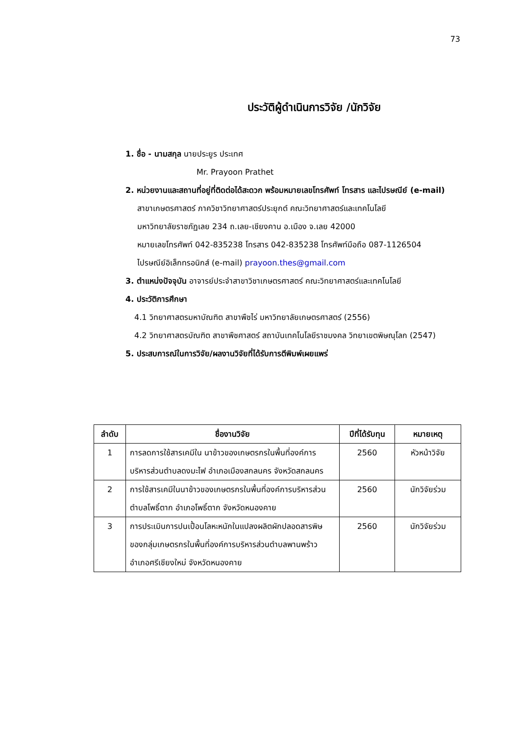73
ประวัติผู้ดำเนินการวิจัย /นักวิจัย
1. ชื่อ - นามสกุล นายประยูร ประเทศ
Mr. Prayoon Prathet
2. หน่วยงานและสถานที่อยู่ที่ติดต่อได้สะดวก พร้อมหมายเลขโทรศัพท์ โทรสาร และไปรษณีย์ (e-mail)
สาขาเกษตรศาสตร์ ภาควิชาวิทยาศาสตร์ประยุกต์ คณะวิทยาศาสตร์และเทคโนโลยี
มหาวิทยาลัยราชภัฏเลย 234 ถ.เลย-เชียงคาน อ.เมือง จ.เลย 42000
หมายเลขโทรศัพท์ 042-835238 โทรสาร 042-835238 โทรศัพท์มือถือ 087-1126504
ไปรษณีย์อิเล็กทรอนิกส์ (e-mail) prayoon.thes@gmail.com
3. ตำแหน่งปัจจุบัน อาจารย์ประจำสาขาวิชาเกษตรศาสตร์ คณะวิทยาศาสตร์และเทคโนโลยี
4. ประวัติการศึกษา
4.1 วิทยาศาสตรมหาบัณฑิต สาขาพืชไร่ มหาวิทยาลัยเกษตรศาสตร์ (2556)
4.2 วิทยาศาสตรบัณฑิต สาขาพืชศาสตร์ สถาบันเทคโนโลยีราชมงคล วิทยาเขตพิษณุโลก (2547)
5. ประสบการณ์ในการวิจัย/ผลงานวิจัยที่ได้รับการตีพิมพ์เผยแพร่
| ลำดับ | ชื่องานวิจัย | ปีที่ได้รับทุน | หมายเหตุ |
| --- | --- | --- | --- |
| 1 | การลดการใช้สารเคมีใน นาข้าวของเกษตรกรในพื้นที่องค์การบริหารส่วนตำบลดงมะไฟ อำเภอเมืองสกลนคร จังหวัดสกลนคร | 2560 | หัวหน้าวิจัย |
| 2 | การใช้สารเคมีในนาข้าวของเกษตรกรในพื้นที่องค์การบริหารส่วนตำบลโพธิ์ตาก อำเภอโพธิ์ตาก จังหวัดหนองคาย | 2560 | นักวิจัยร่วม |
| 3 | การประเมินการปนเปื้อนโลหะหนักในแปลงผลิตผักปลอดสารพิษของกลุ่มเกษตรกรในพื้นที่องค์การบริหารส่วนตำบลพานพร้าว อำเภอศรีเชียงใหม่ จังหวัดหนองคาย | 2560 | นักวิจัยร่วม |